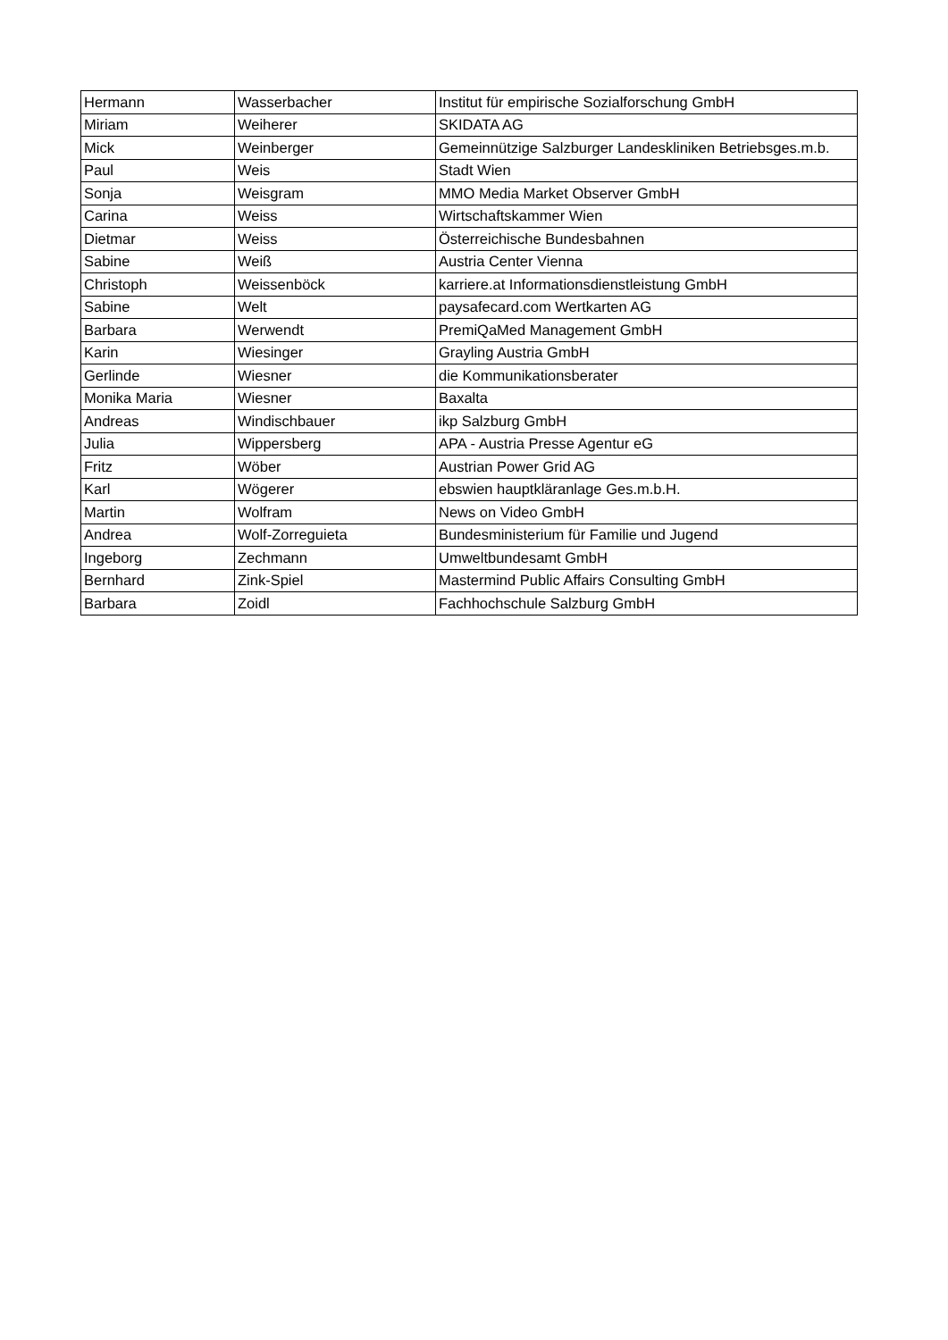| Hermann | Wasserbacher | Institut für empirische Sozialforschung GmbH |
| Miriam | Weiherer | SKIDATA AG |
| Mick | Weinberger | Gemeinnützige Salzburger Landeskliniken Betriebsges.m.b. |
| Paul | Weis | Stadt Wien |
| Sonja | Weisgram | MMO Media Market Observer GmbH |
| Carina | Weiss | Wirtschaftskammer Wien |
| Dietmar | Weiss | Österreichische Bundesbahnen |
| Sabine | Weiß | Austria Center Vienna |
| Christoph | Weissenböck | karriere.at Informationsdienstleistung GmbH |
| Sabine | Welt | paysafecard.com Wertkarten AG |
| Barbara | Werwendt | PremiQaMed Management GmbH |
| Karin | Wiesinger | Grayling Austria GmbH |
| Gerlinde | Wiesner | die Kommunikationsberater |
| Monika Maria | Wiesner | Baxalta |
| Andreas | Windischbauer | ikp Salzburg GmbH |
| Julia | Wippersberg | APA - Austria Presse Agentur eG |
| Fritz | Wöber | Austrian Power Grid AG |
| Karl | Wögerer | ebswien hauptkläranlage Ges.m.b.H. |
| Martin | Wolfram | News on Video GmbH |
| Andrea | Wolf-Zorreguieta | Bundesministerium für Familie und Jugend |
| Ingeborg | Zechmann | Umweltbundesamt GmbH |
| Bernhard | Zink-Spiel | Mastermind Public Affairs Consulting GmbH |
| Barbara | Zoidl | Fachhochschule Salzburg GmbH |